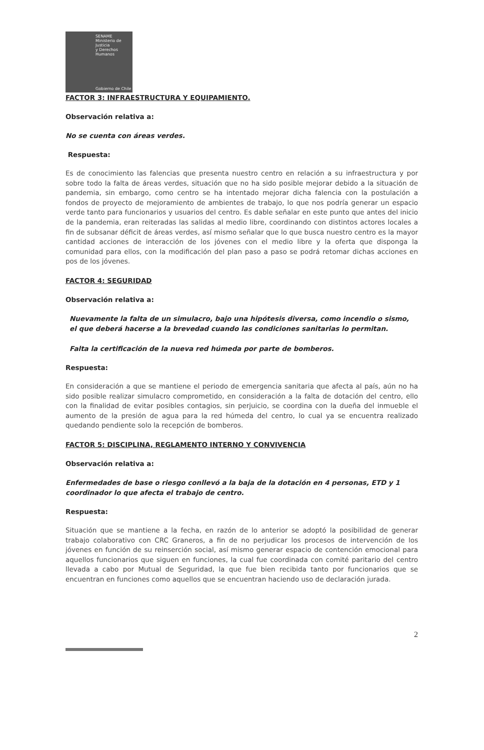SENAME
Ministerio de Justicia
y Derechos Humanos
Gobierno de Chile
FACTOR 3: INFRAESTRUCTURA Y EQUIPAMIENTO.
Observación relativa a:
No se cuenta con áreas verdes.
Respuesta:
Es de conocimiento las falencias que presenta nuestro centro en relación a su infraestructura y por sobre todo la falta de áreas verdes, situación que no ha sido posible mejorar debido a la situación de pandemia, sin embargo, como centro se ha intentado mejorar dicha falencia con la postulación a fondos de proyecto de mejoramiento de ambientes de trabajo, lo que nos podría generar un espacio verde tanto para funcionarios y usuarios del centro. Es dable señalar en este punto que antes del inicio de la pandemia, eran reiteradas las salidas al medio libre, coordinando con distintos actores locales a fin de subsanar déficit de áreas verdes, así mismo señalar que lo que busca nuestro centro es la mayor cantidad acciones de interacción de los jóvenes con el medio libre y la oferta que disponga la comunidad para ellos, con la modificación del plan paso a paso se podrá retomar dichas acciones en pos de los jóvenes.
FACTOR 4: SEGURIDAD
Observación relativa a:
Nuevamente la falta de un simulacro, bajo una hipótesis diversa, como incendio o sismo, el que deberá hacerse a la brevedad cuando las condiciones sanitarias lo permitan.
Falta la certificación de la nueva red húmeda por parte de bomberos.
Respuesta:
En consideración a que se mantiene el periodo de emergencia sanitaria que afecta al país, aún no ha sido posible realizar simulacro comprometido, en consideración a la falta de dotación del centro, ello con la finalidad de evitar posibles contagios, sin perjuicio, se coordina con la dueña del inmueble el aumento de la presión de agua para la red húmeda del centro, lo cual ya se encuentra realizado quedando pendiente solo la recepción de bomberos.
FACTOR 5: DISCIPLINA, REGLAMENTO INTERNO Y CONVIVENCIA
Observación relativa a:
Enfermedades de base o riesgo conllevó a la baja de la dotación en 4 personas, ETD y 1 coordinador lo que afecta el trabajo de centro.
Respuesta:
Situación que se mantiene a la fecha, en razón de lo anterior se adoptó la posibilidad de generar trabajo colaborativo con CRC Graneros, a fin de no perjudicar los procesos de intervención de los jóvenes en función de su reinserción social, así mismo generar espacio de contención emocional para aquellos funcionarios que siguen en funciones, la cual fue coordinada con comité paritario del centro llevada a cabo por Mutual de Seguridad, la que fue bien recibida tanto por funcionarios que se encuentran en funciones como aquellos que se encuentran haciendo uso de declaración jurada.
2